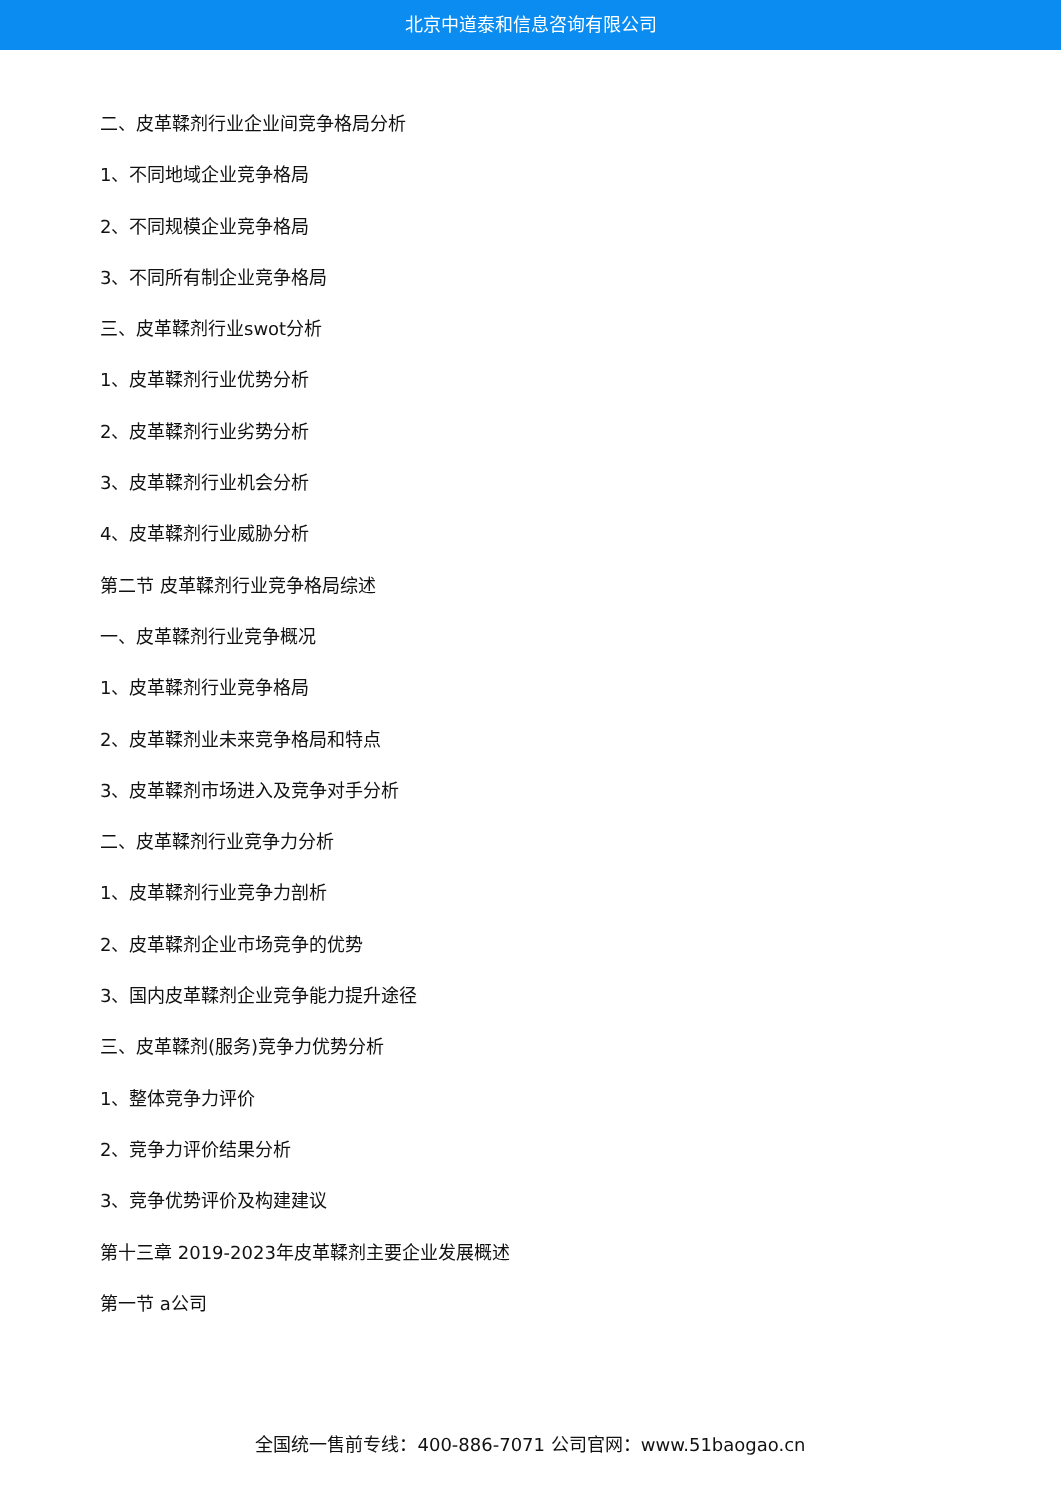北京中道泰和信息咨询有限公司
二、皮革鞣剂行业企业间竞争格局分析
1、不同地域企业竞争格局
2、不同规模企业竞争格局
3、不同所有制企业竞争格局
三、皮革鞣剂行业swot分析
1、皮革鞣剂行业优势分析
2、皮革鞣剂行业劣势分析
3、皮革鞣剂行业机会分析
4、皮革鞣剂行业威胁分析
第二节 皮革鞣剂行业竞争格局综述
一、皮革鞣剂行业竞争概况
1、皮革鞣剂行业竞争格局
2、皮革鞣剂业未来竞争格局和特点
3、皮革鞣剂市场进入及竞争对手分析
二、皮革鞣剂行业竞争力分析
1、皮革鞣剂行业竞争力剖析
2、皮革鞣剂企业市场竞争的优势
3、国内皮革鞣剂企业竞争能力提升途径
三、皮革鞣剂(服务)竞争力优势分析
1、整体竞争力评价
2、竞争力评价结果分析
3、竞争优势评价及构建建议
第十三章 2019-2023年皮革鞣剂主要企业发展概述
第一节 a公司
全国统一售前专线：400-886-7071 公司官网：www.51baogao.cn